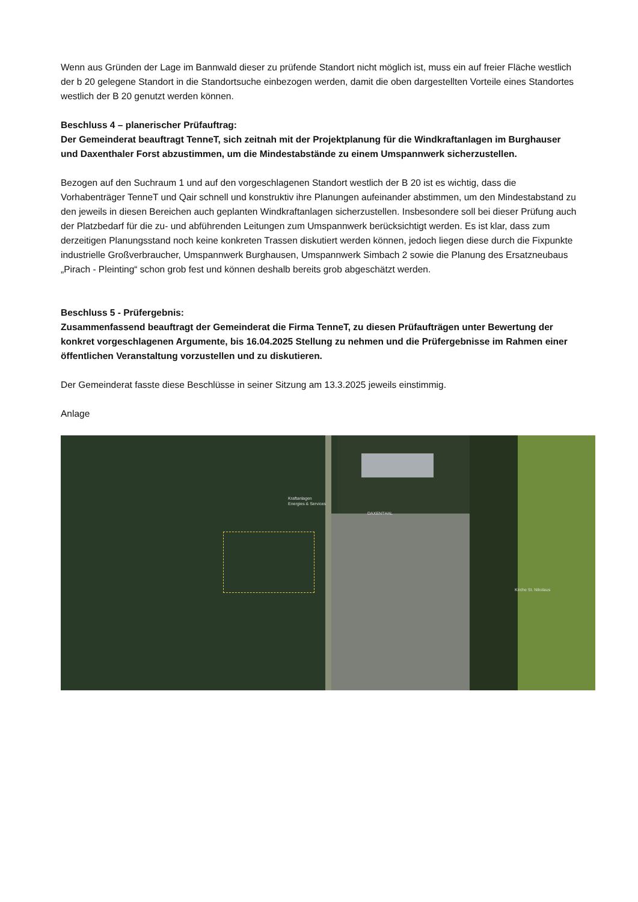Wenn aus Gründen der Lage im Bannwald dieser zu prüfende Standort nicht möglich ist, muss ein auf freier Fläche westlich der b 20 gelegene Standort in die Standortsuche einbezogen werden, damit die oben dargestellten Vorteile eines Standortes westlich der B 20 genutzt werden können.
Beschluss 4 – planerischer Prüfauftrag:
Der Gemeinderat beauftragt TenneT, sich zeitnah mit der Projektplanung für die Windkraftanlagen im Burghauser und Daxenthaler Forst abzustimmen, um die Mindestabstände zu einem Umspannwerk sicherzustellen.
Bezogen auf den Suchraum 1 und auf den vorgeschlagenen Standort westlich der B 20 ist es wichtig, dass die Vorhabenträger TenneT und Qair schnell und konstruktiv ihre Planungen aufeinander abstimmen, um den Mindestabstand zu den jeweils in diesen Bereichen auch geplanten Windkraftanlagen sicherzustellen. Insbesondere soll bei dieser Prüfung auch der Platzbedarf für die zu- und abführenden Leitungen zum Umspannwerk berücksichtigt werden. Es ist klar, dass zum derzeitigen Planungsstand noch keine konkreten Trassen diskutiert werden können, jedoch liegen diese durch die Fixpunkte industrielle Großverbraucher, Umspannwerk Burghausen, Umspannwerk Simbach 2 sowie die Planung des Ersatzneubaus „Pirach - Pleinting“ schon grob fest und können deshalb bereits grob abgeschätzt werden.
Beschluss 5 - Prüfergebnis:
Zusammenfassend beauftragt der Gemeinderat die Firma TenneT, zu diesen Prüfaufträgen unter Bewertung der konkret vorgeschlagenen Argumente, bis 16.04.2025 Stellung zu nehmen und die Prüfergebnisse im Rahmen einer öffentlichen Veranstaltung vorzustellen und zu diskutieren.
Der Gemeinderat fasste diese Beschlüsse in seiner Sitzung am 13.3.2025 jeweils einstimmig.
Anlage
Kraftanlagen
Energies & Services
DAXENTHAL
Kirche St. Nikolaus